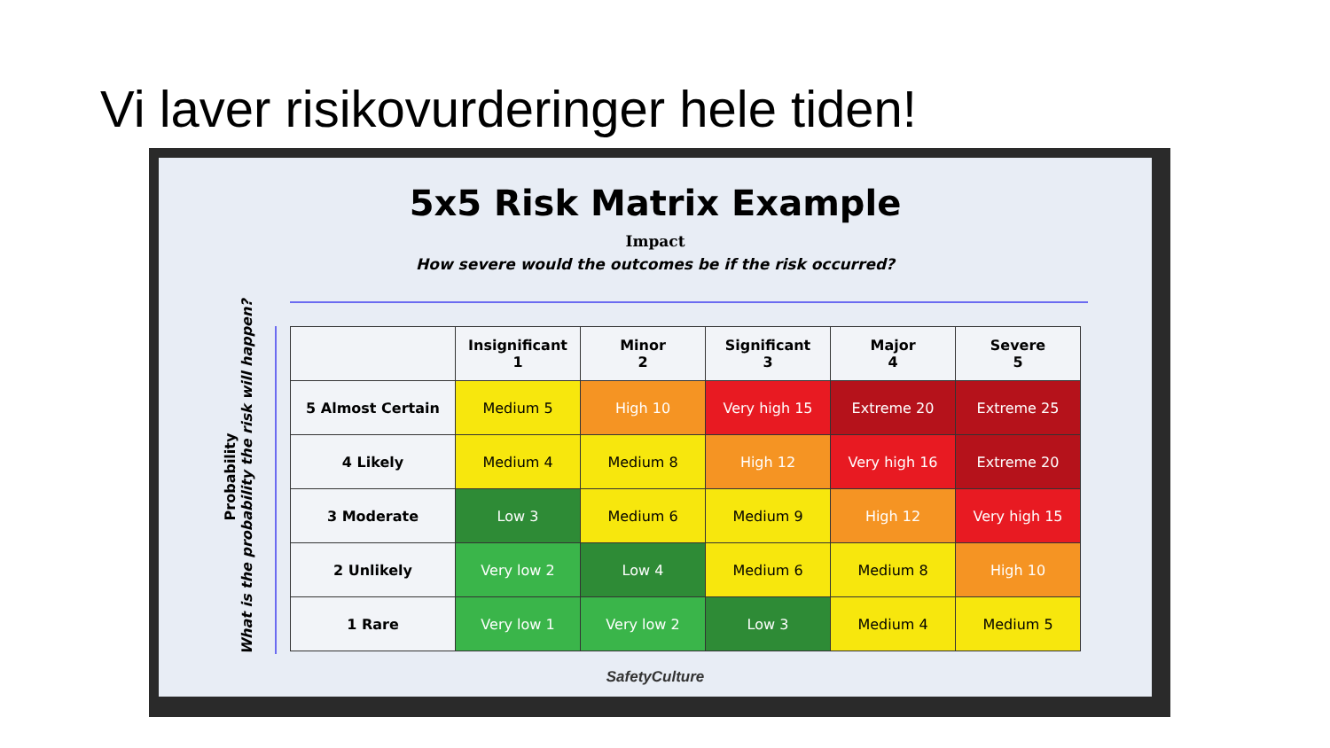Vi laver risikovurderinger hele tiden!
5x5 Risk Matrix Example
Impact
How severe would the outcomes be if the risk occurred?
Probability
What is the probability the risk will happen?
| | Insignificant 1 | Minor 2 | Significant 3 | Major 4 | Severe 5 |
| --- | --- | --- | --- | --- | --- |
| 5 Almost Certain | Medium 5 | High 10 | Very high 15 | Extreme 20 | Extreme 25 |
| 4 Likely | Medium 4 | Medium 8 | High 12 | Very high 16 | Extreme 20 |
| 3 Moderate | Low 3 | Medium 6 | Medium 9 | High 12 | Very high 15 |
| 2 Unlikely | Very low 2 | Low 4 | Medium 6 | Medium 8 | High 10 |
| 1 Rare | Very low 1 | Very low 2 | Low 3 | Medium 4 | Medium 5 |
SafetyCulture